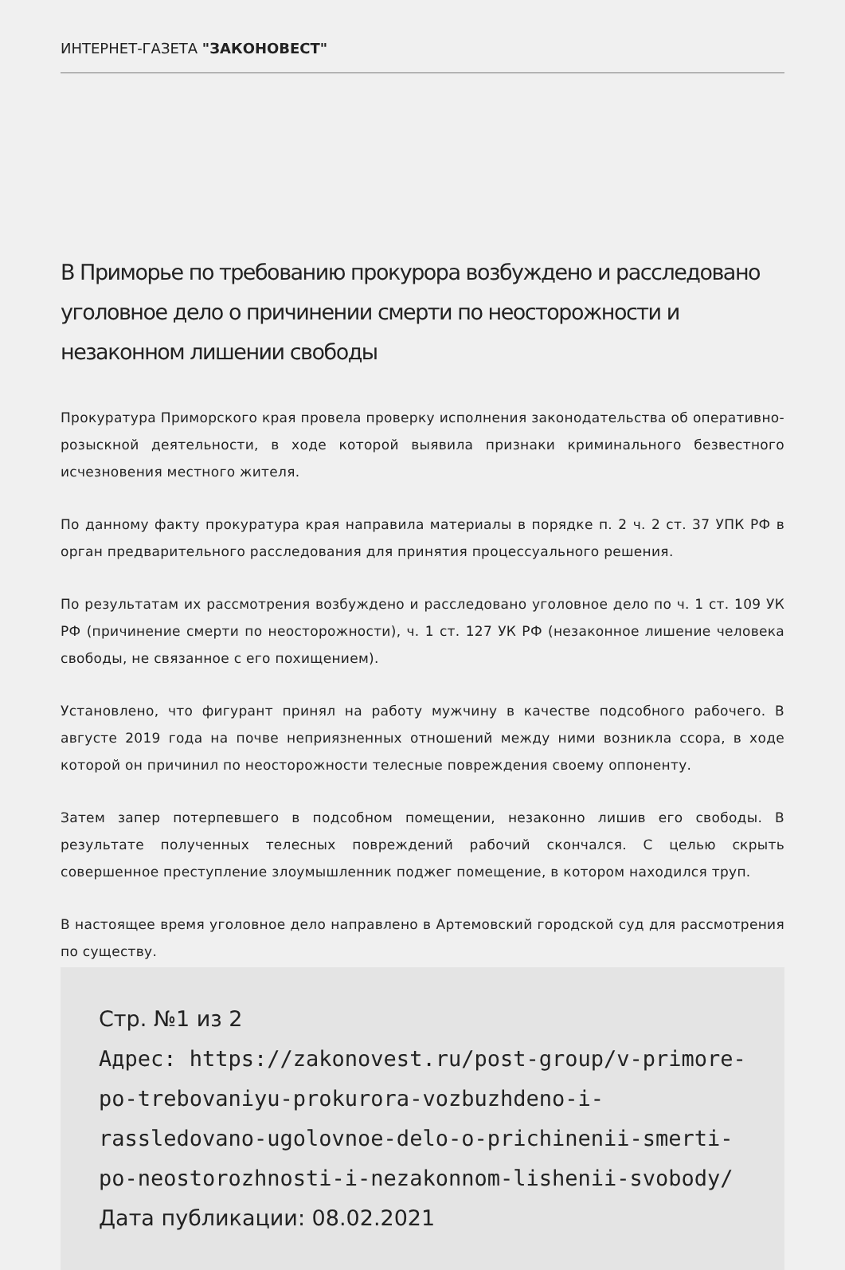ИНТЕРНЕТ-ГАЗЕТА "ЗАКОНОВЕСТ"
В Приморье по требованию прокурора возбуждено и расследовано уголовное дело о причинении смерти по неосторожности и незаконном лишении свободы
Прокуратура Приморского края провела проверку исполнения законодательства об оперативно-розыскной деятельности, в ходе которой выявила признаки криминального безвестного исчезновения местного жителя.
По данному факту прокуратура края направила материалы в порядке п. 2 ч. 2 ст. 37 УПК РФ в орган предварительного расследования для принятия процессуального решения.
По результатам их рассмотрения возбуждено и расследовано уголовное дело по ч. 1 ст. 109 УК РФ (причинение смерти по неосторожности), ч. 1 ст. 127 УК РФ (незаконное лишение человека свободы, не связанное с его похищением).
Установлено, что фигурант принял на работу мужчину в качестве подсобного рабочего. В августе 2019 года на почве неприязненных отношений между ними возникла ссора, в ходе которой он причинил по неосторожности телесные повреждения своему оппоненту.
Затем запер потерпевшего в подсобном помещении, незаконно лишив его свободы. В результате полученных телесных повреждений рабочий скончался. С целью скрыть совершенное преступление злоумышленник поджег помещение, в котором находился труп.
В настоящее время уголовное дело направлено в Артемовский городской суд для рассмотрения по существу.
Стр. №1 из 2
Адрес: https://zakonovest.ru/post-group/v-primore-po-trebovaniyu-prokurora-vozbuzhdeno-i-rassledovano-ugolovnoe-delo-o-prichinenii-smerti-po-neostorozhnosti-i-nezakonnom-lishenii-svobody/
Дата публикации: 08.02.2021